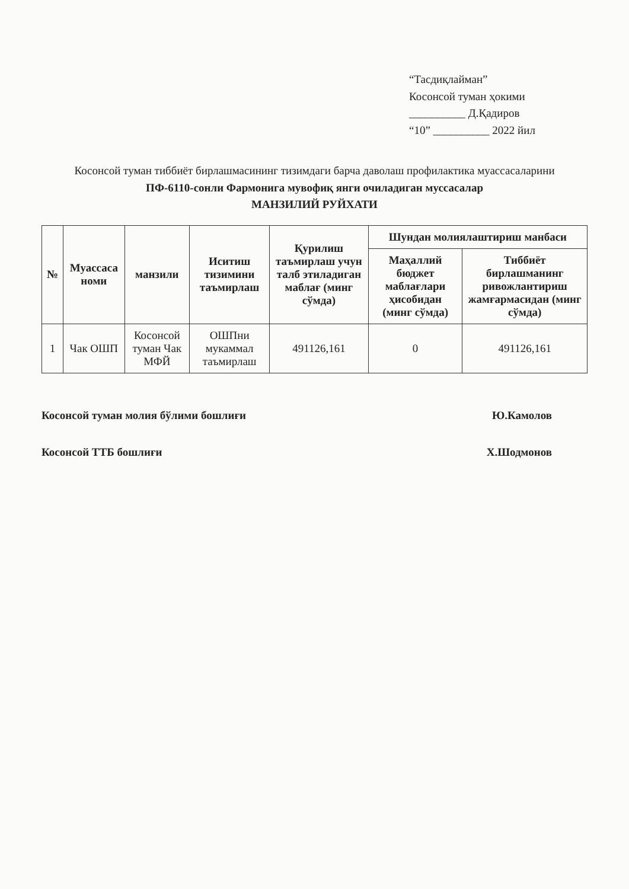“Тасдиқлайман”
Косонсой туман ҳокими
__________ Д.Қадиров
“10” __________ 2022 йил
Косонсой туман тиббиёт бирлашмасининг тизимдаги барча даволаш профилактика муассасаларини
ПФ-6110-сонли Фармонига мувофиқ янги очиладиган муссасалар
МАНЗИЛИЙ РУЙХАТИ
| № | Муассаса номи | манзили | Иситиш тизимини таъмирлаш | Қурилиш таъмирлаш учун талб этиладиган маблағ (минг сўмда) | Шундан молиялаштириш манбаси | |
| --- | --- | --- | --- | --- | --- | --- |
| | | | | | Маҳаллий бюджет маблағлари ҳисобидан (минг сўмда) | Тиббиёт бирлашманинг ривожлантириш жамғармасидан (минг сўмда) |
| 1 | Чак ОШП | Косонсой туман Чак МФЙ | ОШПни мукаммал таъмирлаш | 491126,161 | 0 | 491126,161 |
Косонсой туман молия бўлими бошлиғи Ю.Камолов
Косонсой ТТБ бошлиғи Х.Шодмонов